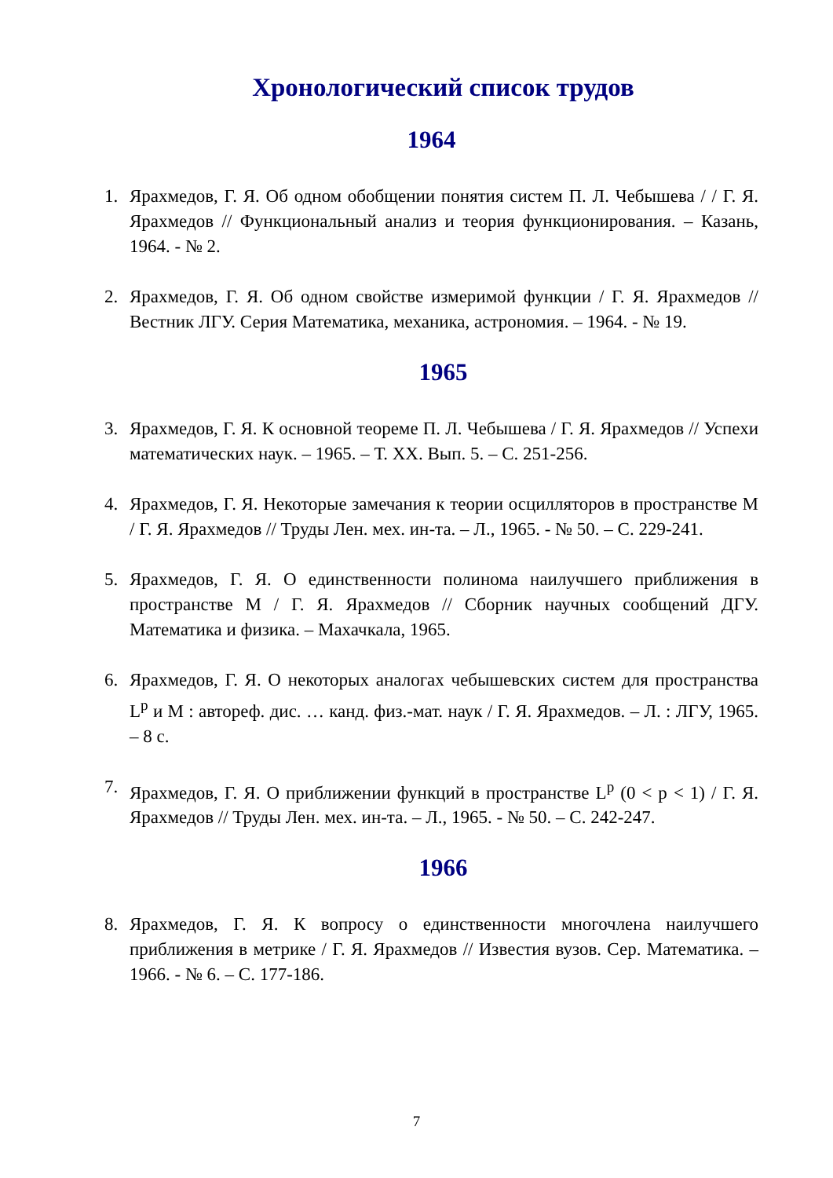Хронологический список трудов
1964
1. Ярахмедов, Г. Я. Об одном обобщении понятия систем П. Л. Чебышева / / Г. Я. Ярахмедов // Функциональный анализ и теория функционирования. – Казань, 1964. - № 2.
2. Ярахмедов, Г. Я. Об одном свойстве измеримой функции / Г. Я. Ярахмедов // Вестник ЛГУ. Серия Математика, механика, астрономия. – 1964. - № 19.
1965
3. Ярахмедов, Г. Я. К основной теореме П. Л. Чебышева / Г. Я. Ярахмедов // Успехи математических наук. – 1965. – Т. XX. Вып. 5. – С. 251-256.
4. Ярахмедов, Г. Я. Некоторые замечания к теории осцилляторов в пространстве M / Г. Я. Ярахмедов // Труды Лен. мех. ин-та. – Л., 1965. - № 50. – С. 229-241.
5. Ярахмедов, Г. Я. О единственности полинома наилучшего приближения в пространстве M / Г. Я. Ярахмедов // Сборник научных сообщений ДГУ. Математика и физика. – Махачкала, 1965.
6. Ярахмедов, Г. Я. О некоторых аналогах чебышевских систем для пространства L<sup>p</sup> и M : автореф. дис. … канд. физ.-мат. наук / Г. Я. Ярахмедов. – Л. : ЛГУ, 1965. – 8 с.
7. Ярахмедов, Г. Я. О приближении функций в пространстве L<sup>p</sup> (0 < p < 1) / Г. Я. Ярахмедов // Труды Лен. мех. ин-та. – Л., 1965. - № 50. – С. 242-247.
1966
8. Ярахмедов, Г. Я. К вопросу о единственности многочлена наилучшего приближения в метрике / Г. Я. Ярахмедов // Известия вузов. Сер. Математика. – 1966. - № 6. – С. 177-186.
7